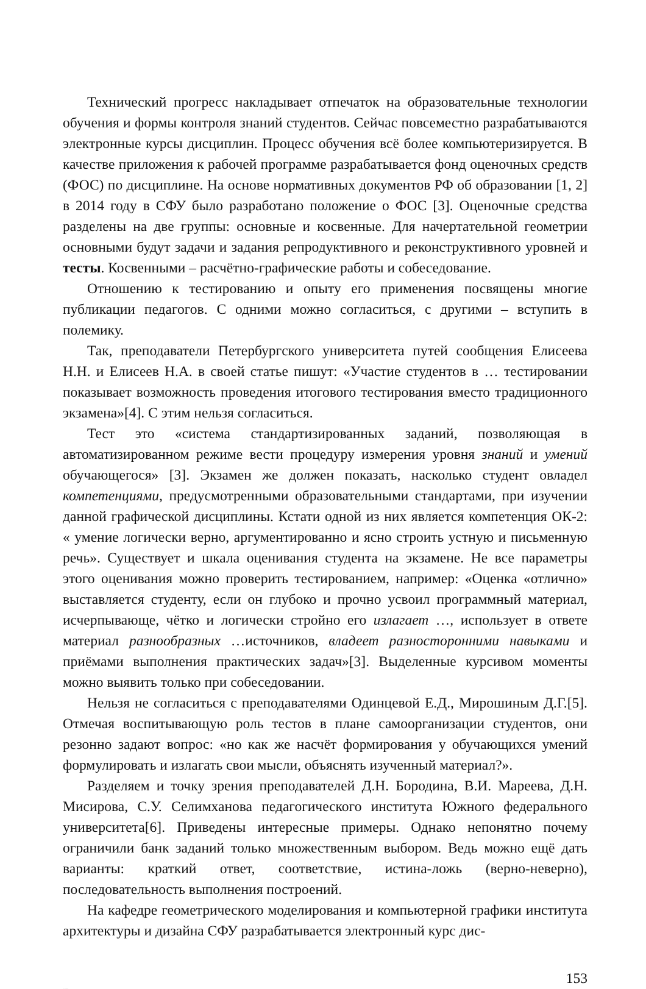Технический прогресс накладывает отпечаток на образовательные технологии обучения и формы контроля знаний студентов. Сейчас повсеместно разрабатываются электронные курсы дисциплин. Процесс обучения всё более компьютеризируется. В качестве приложения к рабочей программе разрабатывается фонд оценочных средств (ФОС) по дисциплине. На основе нормативных документов РФ об образовании [1, 2] в 2014 году в СФУ было разработано положение о ФОС [3]. Оценочные средства разделены на две группы: основные и косвенные. Для начертательной геометрии основными будут задачи и задания репродуктивного и реконструктивного уровней и тесты. Косвенными – расчётно-графические работы и собеседование.
Отношению к тестированию и опыту его применения посвящены многие публикации педагогов. С одними можно согласиться, с другими – вступить в полемику.
Так, преподаватели Петербургского университета путей сообщения Елисеева Н.Н. и Елисеев Н.А. в своей статье пишут: «Участие студентов в … тестировании показывает возможность проведения итогового тестирования вместо традиционного экзамена»[4]. С этим нельзя согласиться.
Тест это «система стандартизированных заданий, позволяющая в автоматизированном режиме вести процедуру измерения уровня знаний и умений обучающегося» [3]. Экзамен же должен показать, насколько студент овладел компетенциями, предусмотренными образовательными стандартами, при изучении данной графической дисциплины. Кстати одной из них является компетенция ОК-2: « умение логически верно, аргументированно и ясно строить устную и письменную речь». Существует и шкала оценивания студента на экзамене. Не все параметры этого оценивания можно проверить тестированием, например: «Оценка «отлично» выставляется студенту, если он глубоко и прочно усвоил программный материал, исчерпывающе, чётко и логически стройно его излагает …, использует в ответе материал разнообразных …источников, владеет разносторонними навыками и приёмами выполнения практических задач»[3]. Выделенные курсивом моменты можно выявить только при собеседовании.
Нельзя не согласиться с преподавателями Одинцевой Е.Д., Мирошиным Д.Г.[5]. Отмечая воспитывающую роль тестов в плане самоорганизации студентов, они резонно задают вопрос: «но как же насчёт формирования у обучающихся умений формулировать и излагать свои мысли, объяснять изученный материал?».
Разделяем и точку зрения преподавателей Д.Н. Бородина, В.И. Мареева, Д.Н. Мисирова, С.У. Селимханова педагогического института Южного федерального университета[6]. Приведены интересные примеры. Однако непонятно почему ограничили банк заданий только множественным выбором. Ведь можно ещё дать варианты: краткий ответ, соответствие, истина-ложь (верно-неверно), последовательность выполнения построений.
На кафедре геометрического моделирования и компьютерной графики института архитектуры и дизайна СФУ разрабатывается электронный курс дис-
153
Репозиторий БрГТУ